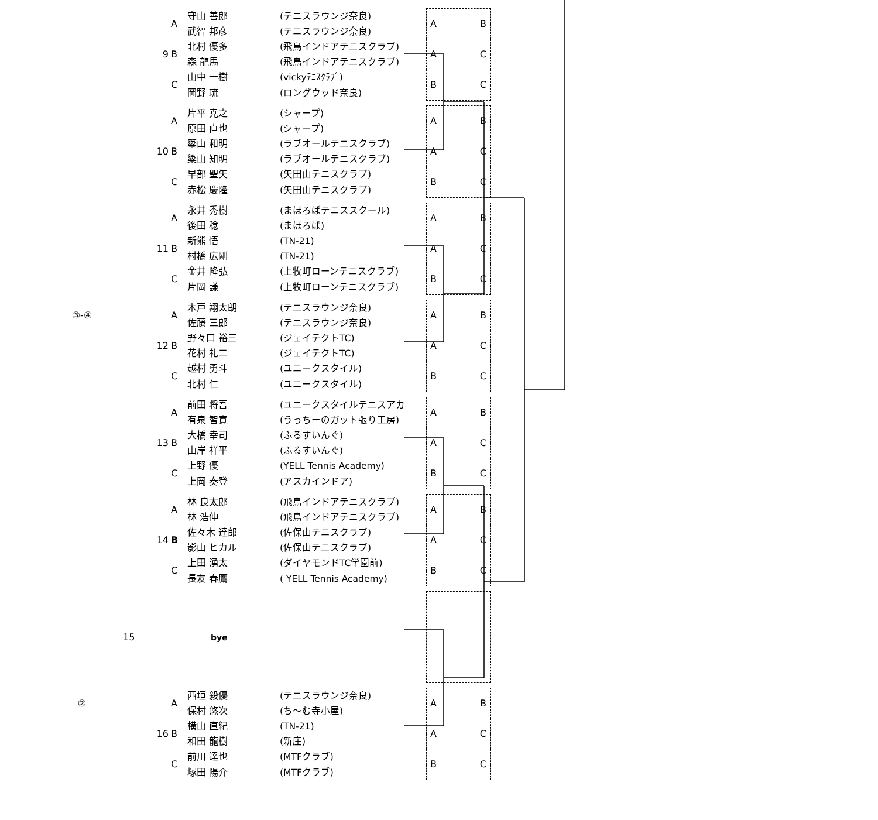| | 9 | A | 守山 善郎 | (テニスラウンジ奈良) | A B A C B C |
| | | | 武智 邦彦 | (テニスラウンジ奈良) | |
| | | B | 北村 優多 | (飛鳥インドアテニスクラブ) | |
| | | | 森 龍馬 | (飛鳥インドアテニスクラブ) | |
| | | C | 山中 一樹 | (vickyﾃﾆｽｸﾗﾌﾞ) | |
| | | | 岡野 琉 | (ロングウッド奈良) | |
| | 10 | A | 片平 尭之 | (シャープ) | A B A C B C |
| | | | 原田 直也 | (シャープ) | |
| | | B | 簗山 和明 | (ラブオールテニスクラブ) | |
| | | | 簗山 知明 | (ラブオールテニスクラブ) | |
| | | C | 早部 聖矢 | (矢田山テニスクラブ) | |
| | | | 赤松 慶隆 | (矢田山テニスクラブ) | |
| | 11 | A | 永井 秀樹 | (まほろばテニススクール) | A B A C B C |
| | | | 後田 稔 | (まほろば) | |
| | | B | 新熊 悟 | (TN-21) | |
| | | | 村橋 広剛 | (TN-21) | |
| | | C | 金井 隆弘 | (上牧町ローンテニスクラブ) | |
| | | | 片岡 謙 | (上牧町ローンテニスクラブ) | |
| ③-④ | 12 | A | 木戸 翔太朗 | (テニスラウンジ奈良) | A B A C B C |
| | | | 佐藤 三郎 | (テニスラウンジ奈良) | |
| | | B | 野々口 裕三 | (ジェイテクトTC) | |
| | | | 花村 礼二 | (ジェイテクトTC) | |
| | | C | 越村 勇斗 | (ユニークスタイル) | |
| | | | 北村 仁 | (ユニークスタイル) | |
| | 13 | A | 前田 将吾 | (ユニークスタイルテニスアカ | A B A C B C |
| | | | 有泉 智寛 | (うっちーのガット張り工房) | |
| | | B | 大橋 幸司 | (ふるすいんぐ) | |
| | | | 山岸 祥平 | (ふるすいんぐ) | |
| | | C | 上野 優 | (YELL Tennis Academy) | |
| | | | 上岡 奏登 | (アスカインドア) | |
| | 14 | A | 林 良太郎 | (飛鳥インドアテニスクラブ) | A B A C B C |
| | | | 林 浩伸 | (飛鳥インドアテニスクラブ) | |
| | | B | 佐々木 達郎 | (佐保山テニスクラブ) | |
| | | | 影山 ヒカル | (佐保山テニスクラブ) | |
| | | C | 上田 湧太 | (ダイヤモンドTC学園前) | |
| | | | 長友 春鷹 | ( YELL Tennis Academy) | |
| | 15 | | bye | | |
| ② | 16 | A | 西垣 毅優 | (テニスラウンジ奈良) | A B A C B C |
| | | | 保村 悠次 | (ち～む寺小屋) | |
| | | B | 横山 直紀 | (TN-21) | |
| | | | 和田 龍樹 | (新庄) | |
| | | C | 前川 達也 | (MTFクラブ) | |
| | | | 塚田 陽介 | (MTFクラブ) | |